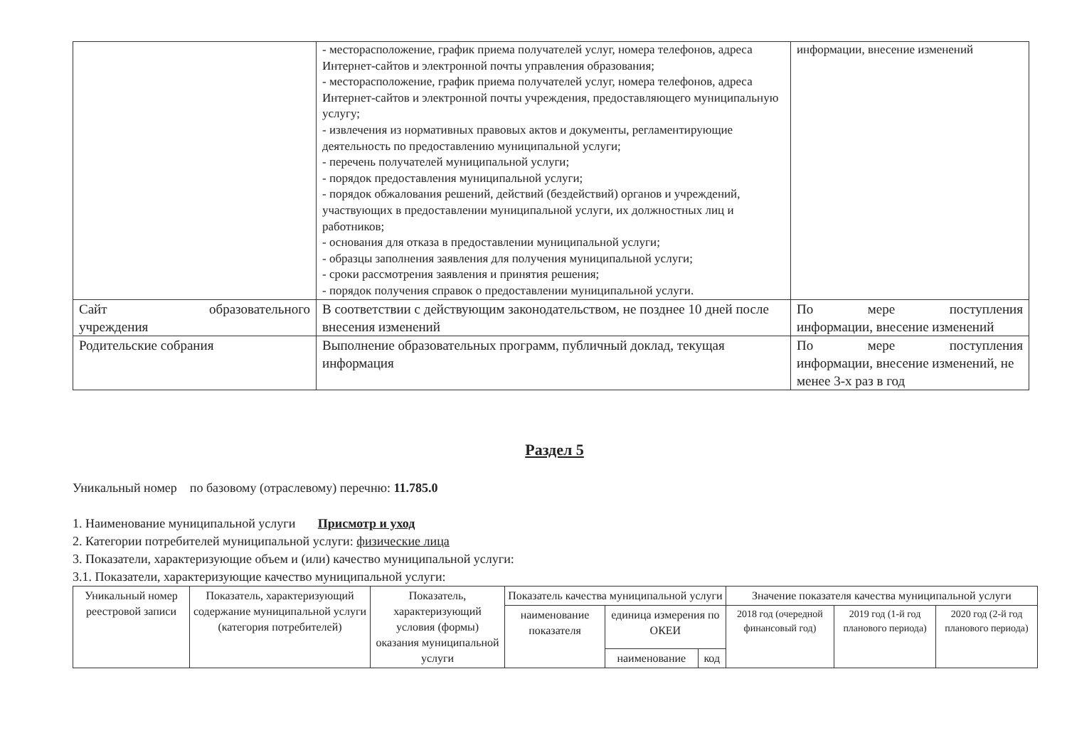| | - месторасположение, график приема получателей услуг, номера телефонов, адреса Интернет-сайтов и электронной почты управления образования; - месторасположение, график приема получателей услуг, номера телефонов, адреса Интернет-сайтов и электронной почты учреждения, предоставляющего муниципальную услугу; - извлечения из нормативных правовых актов и документы, регламентирующие деятельность по предоставлению муниципальной услуги; - перечень получателей муниципальной услуги; - порядок предоставления муниципальной услуги; - порядок обжалования решений, действий (бездействий) органов и учреждений, участвующих в предоставлении муниципальной услуги, их должностных лиц и работников; - основания для отказа в предоставлении муниципальной услуги; - образцы заполнения заявления для получения муниципальной услуги; - сроки рассмотрения заявления и принятия решения; - порядок получения справок о предоставлении муниципальной услуги. | информации, внесение изменений |
| Сайт образовательного учреждения | В соответствии с действующим законодательством, не позднее 10 дней после внесения изменений | По мере поступления информации, внесение изменений |
| Родительские собрания | Выполнение образовательных программ, публичный доклад, текущая информация | По мере поступления информации, внесение изменений, не менее 3-х раз в год |
Раздел 5
Уникальный номер по базовому (отраслевому) перечню: 11.785.0
1. Наименование муниципальной услуги Присмотр и уход
2. Категории потребителей муниципальной услуги: физические лица
3. Показатели, характеризующие объем и (или) качество муниципальной услуги:
3.1. Показатели, характеризующие качество муниципальной услуги:
| Уникальный номер реестровой записи | Показатель, характеризующий содержание муниципальной услуги (категория потребителей) | Показатель, характеризующий условия (формы) оказания муниципальной услуги | Показатель качества муниципальной услуги | | | Значение показателя качества муниципальной услуги | | |
| --- | --- | --- | --- | --- | --- | --- | --- | --- |
| | | | наименование показателя | единица измерения по ОКЕИ | | 2018 год (очередной финансовый год) | 2019 год (1-й год планового периода) | 2020 год (2-й год планового периода) |
| | | | | наименование | код | | | |